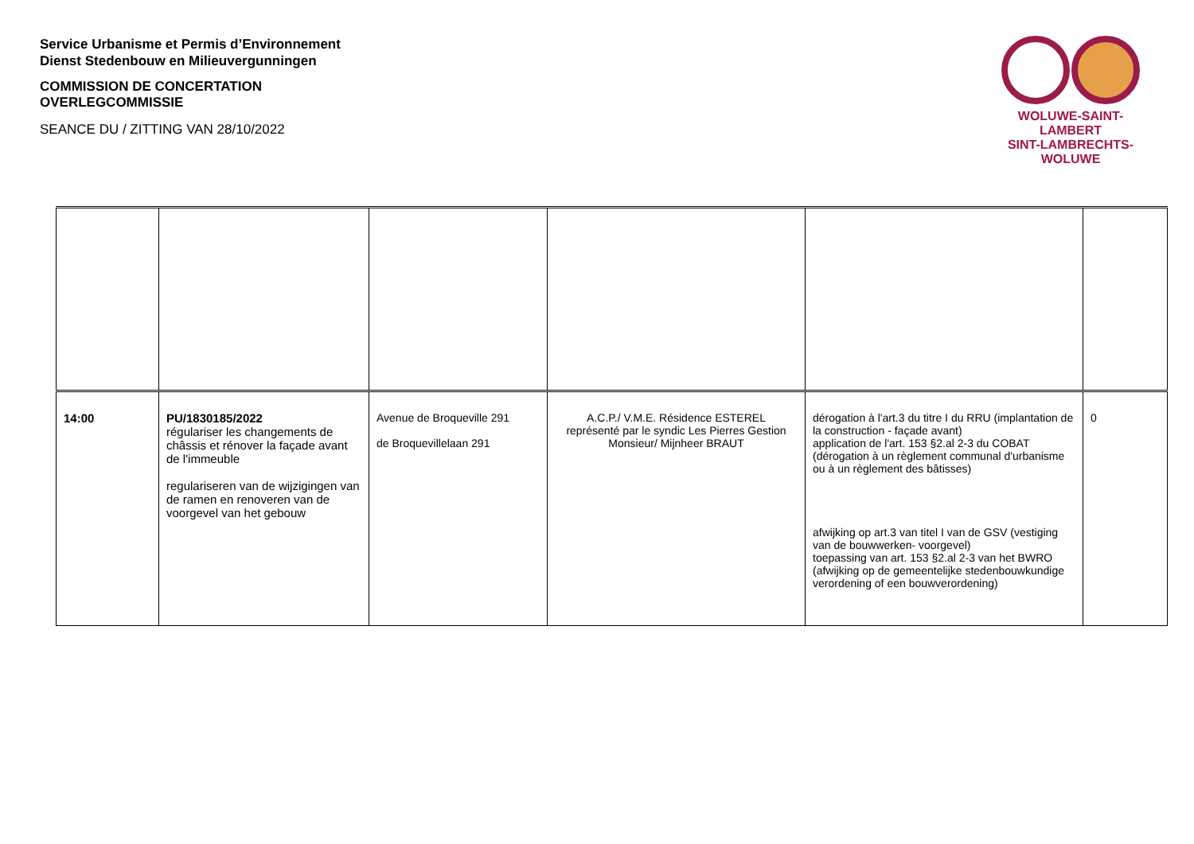Service Urbanisme et Permis d’Environnement
Dienst Stedenbouw en Milieuvergunningen
COMMISSION DE CONCERTATION
OVERLEGCOMMISSIE
SEANCE DU / ZITTING VAN 28/10/2022
WOLUWE-SAINT-LAMBERT
SINT-LAMBRECHTS-WOLUWE
| 14:00 | PU/1830185/2022 régulariser les changements de châssis et rénover la façade avant de l'immeuble regulariseren van de wijzigingen van de ramen en renoveren van de voorgevel van het gebouw | Avenue de Broqueville 291 de Broquevillelaan 291 | A.C.P./ V.M.E. Résidence ESTEREL représenté par le syndic Les Pierres Gestion Monsieur/ Mijnheer BRAUT | dérogation à l'art.3 du titre I du RRU (implantation de la construction - façade avant) application de l'art. 153 §2.al 2-3 du COBAT (dérogation à un règlement communal d'urbanisme ou à un règlement des bâtisses) afwijking op art.3 van titel I van de GSV (vestiging van de bouwwerken- voorgevel) toepassing van art. 153 §2.al 2-3 van het BWRO (afwijking op de gemeentelijke stedenbouwkundige verordening of een bouwverordening) | 0 |